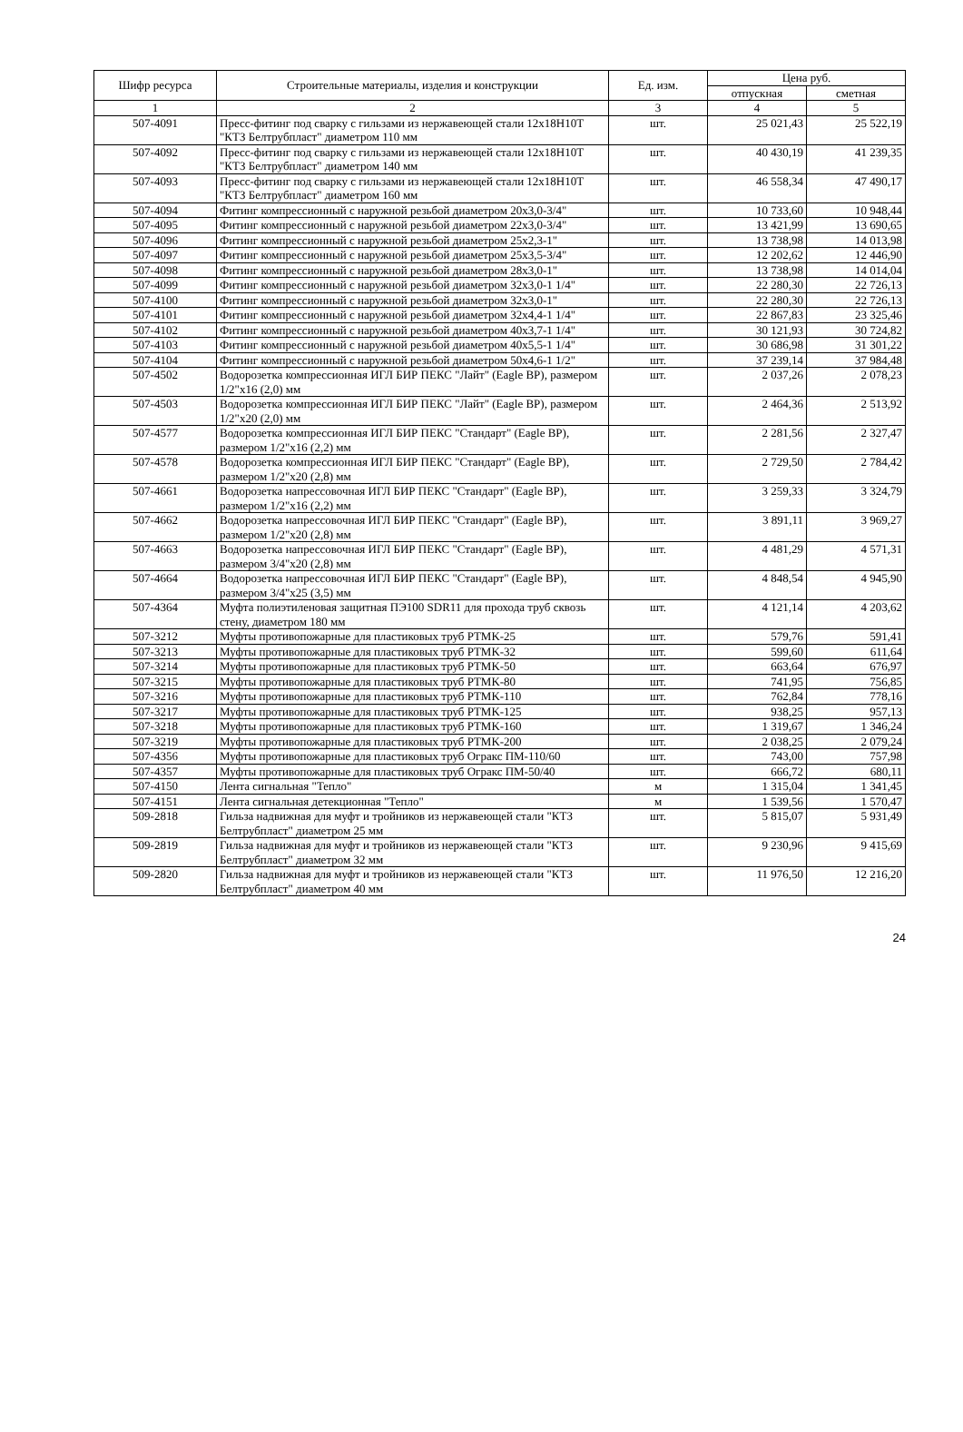| Шифр ресурса | Строительные материалы, изделия и конструкции | Ед. изм. | Цена руб. | |
| --- | --- | --- | --- | --- |
| | | | отпускная | сметная |
| 1 | 2 | 3 | 4 | 5 |
| 507-4091 | Пресс-фитинг под сварку с гильзами из нержавеющей стали 12х18Н10Т "КТЗ Белтрубпласт" диаметром 110 мм | шт. | 25 021,43 | 25 522,19 |
| 507-4092 | Пресс-фитинг под сварку с гильзами из нержавеющей стали 12х18Н10Т "КТЗ Белтрубпласт" диаметром 140 мм | шт. | 40 430,19 | 41 239,35 |
| 507-4093 | Пресс-фитинг под сварку с гильзами из нержавеющей стали 12х18Н10Т "КТЗ Белтрубпласт" диаметром 160 мм | шт. | 46 558,34 | 47 490,17 |
| 507-4094 | Фитинг компрессионный с наружной резьбой диаметром 20х3,0-3/4" | шт. | 10 733,60 | 10 948,44 |
| 507-4095 | Фитинг компрессионный с наружной резьбой диаметром 22х3,0-3/4" | шт. | 13 421,99 | 13 690,65 |
| 507-4096 | Фитинг компрессионный с наружной резьбой диаметром 25х2,3-1" | шт. | 13 738,98 | 14 013,98 |
| 507-4097 | Фитинг компрессионный с наружной резьбой диаметром 25х3,5-3/4" | шт. | 12 202,62 | 12 446,90 |
| 507-4098 | Фитинг компрессионный с наружной резьбой диаметром 28х3,0-1" | шт. | 13 738,98 | 14 014,04 |
| 507-4099 | Фитинг компрессионный с наружной резьбой диаметром 32х3,0-1 1/4" | шт. | 22 280,30 | 22 726,13 |
| 507-4100 | Фитинг компрессионный с наружной резьбой диаметром 32х3,0-1" | шт. | 22 280,30 | 22 726,13 |
| 507-4101 | Фитинг компрессионный с наружной резьбой диаметром 32х4,4-1 1/4" | шт. | 22 867,83 | 23 325,46 |
| 507-4102 | Фитинг компрессионный с наружной резьбой диаметром 40х3,7-1 1/4" | шт. | 30 121,93 | 30 724,82 |
| 507-4103 | Фитинг компрессионный с наружной резьбой диаметром 40х5,5-1 1/4" | шт. | 30 686,98 | 31 301,22 |
| 507-4104 | Фитинг компрессионный с наружной резьбой диаметром 50х4,6-1 1/2" | шт. | 37 239,14 | 37 984,48 |
| 507-4502 | Водорозетка компрессионная ИГЛ БИР ПЕКС "Лайт" (Eagle BP), размером 1/2"х16 (2,0) мм | шт. | 2 037,26 | 2 078,23 |
| 507-4503 | Водорозетка компрессионная ИГЛ БИР ПЕКС "Лайт" (Eagle BP), размером 1/2"х20 (2,0) мм | шт. | 2 464,36 | 2 513,92 |
| 507-4577 | Водорозетка компрессионная ИГЛ БИР ПЕКС "Стандарт" (Eagle BP), размером 1/2"х16 (2,2) мм | шт. | 2 281,56 | 2 327,47 |
| 507-4578 | Водорозетка компрессионная ИГЛ БИР ПЕКС "Стандарт" (Eagle BP), размером 1/2"х20 (2,8) мм | шт. | 2 729,50 | 2 784,42 |
| 507-4661 | Водорозетка напрессовочная ИГЛ БИР ПЕКС "Стандарт" (Eagle BP), размером 1/2"х16 (2,2) мм | шт. | 3 259,33 | 3 324,79 |
| 507-4662 | Водорозетка напрессовочная ИГЛ БИР ПЕКС "Стандарт" (Eagle BP), размером 1/2"х20 (2,8) мм | шт. | 3 891,11 | 3 969,27 |
| 507-4663 | Водорозетка напрессовочная ИГЛ БИР ПЕКС "Стандарт" (Eagle BP), размером 3/4"х20 (2,8) мм | шт. | 4 481,29 | 4 571,31 |
| 507-4664 | Водорозетка напрессовочная ИГЛ БИР ПЕКС "Стандарт" (Eagle BP), размером 3/4"х25 (3,5) мм | шт. | 4 848,54 | 4 945,90 |
| 507-4364 | Муфта полиэтиленовая защитная ПЭ100 SDR11 для прохода труб сквозь стену, диаметром 180 мм | шт. | 4 121,14 | 4 203,62 |
| 507-3212 | Муфты противопожарные для пластиковых труб PTMK-25 | шт. | 579,76 | 591,41 |
| 507-3213 | Муфты противопожарные для пластиковых труб PTMK-32 | шт. | 599,60 | 611,64 |
| 507-3214 | Муфты противопожарные для пластиковых труб PTMK-50 | шт. | 663,64 | 676,97 |
| 507-3215 | Муфты противопожарные для пластиковых труб PTMK-80 | шт. | 741,95 | 756,85 |
| 507-3216 | Муфты противопожарные для пластиковых труб PTMK-110 | шт. | 762,84 | 778,16 |
| 507-3217 | Муфты противопожарные для пластиковых труб PTMK-125 | шт. | 938,25 | 957,13 |
| 507-3218 | Муфты противопожарные для пластиковых труб PTMK-160 | шт. | 1 319,67 | 1 346,24 |
| 507-3219 | Муфты противопожарные для пластиковых труб PTMK-200 | шт. | 2 038,25 | 2 079,24 |
| 507-4356 | Муфты противопожарные для пластиковых труб Огракс ПМ-110/60 | шт. | 743,00 | 757,98 |
| 507-4357 | Муфты противопожарные для пластиковых труб Огракс ПМ-50/40 | шт. | 666,72 | 680,11 |
| 507-4150 | Лента сигнальная "Тепло" | м | 1 315,04 | 1 341,45 |
| 507-4151 | Лента сигнальная детекционная "Тепло" | м | 1 539,56 | 1 570,47 |
| 509-2818 | Гильза надвижная для муфт и тройников из нержавеющей стали "КТЗ Белтрубпласт" диаметром 25 мм | шт. | 5 815,07 | 5 931,49 |
| 509-2819 | Гильза надвижная для муфт и тройников из нержавеющей стали "КТЗ Белтрубпласт" диаметром 32 мм | шт. | 9 230,96 | 9 415,69 |
| 509-2820 | Гильза надвижная для муфт и тройников из нержавеющей стали "КТЗ Белтрубпласт" диаметром 40 мм | шт. | 11 976,50 | 12 216,20 |
24